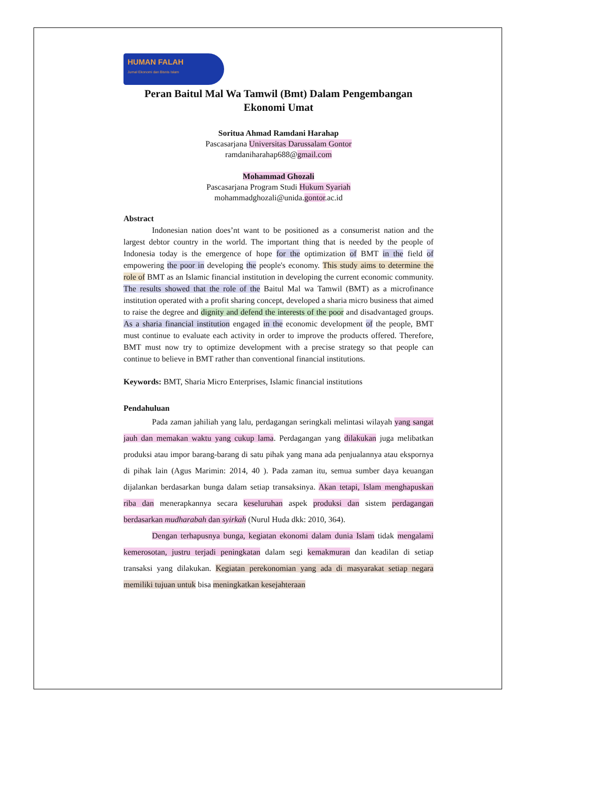HUMAN FALAH
Jurnal Ekonomi dan Bisnis Islam
Peran Baitul Mal Wa Tamwil (Bmt) Dalam Pengembangan Ekonomi Umat
Soritua Ahmad Ramdani Harahap
Pascasarjana Universitas Darussalam Gontor
ramdaniharahap688@gmail.com
Mohammad Ghozali
Pascasarjana Program Studi Hukum Syariah
mohammadghozali@unida.gontor.ac.id
Abstract
Indonesian nation does’nt want to be positioned as a consumerist nation and the largest debtor country in the world. The important thing that is needed by the people of Indonesia today is the emergence of hope for the optimization of BMT in the field of empowering the poor in developing the people's economy. This study aims to determine the role of BMT as an Islamic financial institution in developing the current economic community. The results showed that the role of the Baitul Mal wa Tamwil (BMT) as a microfinance institution operated with a profit sharing concept, developed a sharia micro business that aimed to raise the degree and dignity and defend the interests of the poor and disadvantaged groups. As a sharia financial institution engaged in the economic development of the people, BMT must continue to evaluate each activity in order to improve the products offered. Therefore, BMT must now try to optimize development with a precise strategy so that people can continue to believe in BMT rather than conventional financial institutions.
Keywords: BMT, Sharia Micro Enterprises, Islamic financial institutions
Pendahuluan
Pada zaman jahiliah yang lalu, perdagangan seringkali melintasi wilayah yang sangat jauh dan memakan waktu yang cukup lama. Perdagangan yang dilakukan juga melibatkan produksi atau impor barang-barang di satu pihak yang mana ada penjualannya atau ekspornya di pihak lain (Agus Marimin: 2014, 40 ). Pada zaman itu, semua sumber daya keuangan dijalankan berdasarkan bunga dalam setiap transaksinya. Akan tetapi, Islam menghapuskan riba dan menerapkannya secara keseluruhan aspek produksi dan sistem perdagangan berdasarkan mudharabah dan syirkah (Nurul Huda dkk: 2010, 364).
Dengan terhapusnya bunga, kegiatan ekonomi dalam dunia Islam tidak mengalami kemerosotan, justru terjadi peningkatan dalam segi kemakmuran dan keadilan di setiap transaksi yang dilakukan. Kegiatan perekonomian yang ada di masyarakat setiap negara memiliki tujuan untuk bisa meningkatkan kesejahteraan